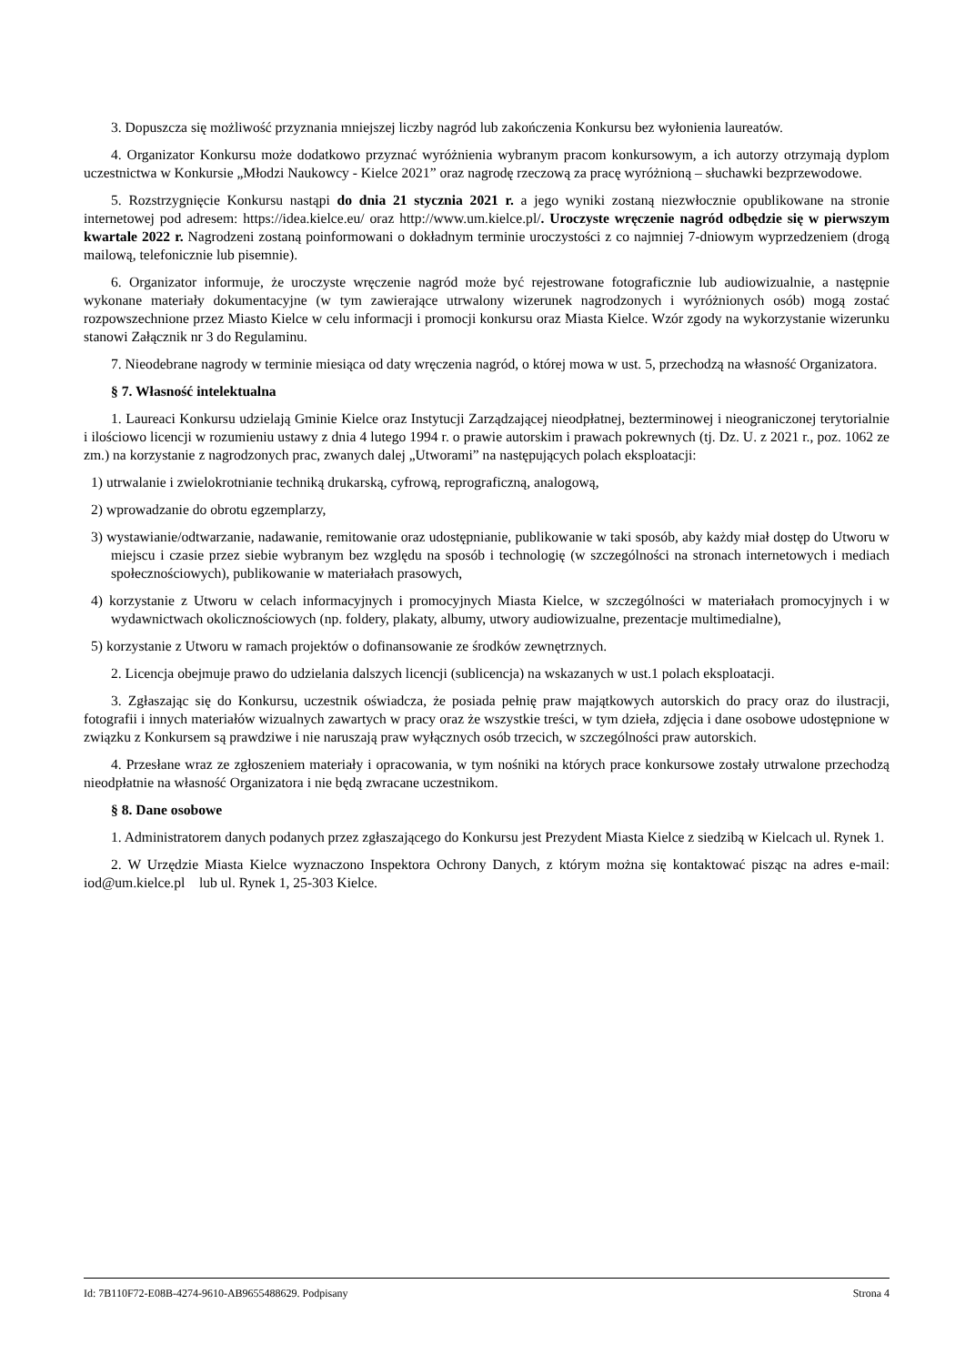3. Dopuszcza się możliwość przyznania mniejszej liczby nagród lub zakończenia Konkursu bez wyłonienia laureatów.
4. Organizator Konkursu może dodatkowo przyznać wyróżnienia wybranym pracom konkursowym, a ich autorzy otrzymają dyplom uczestnictwa w Konkursie „Młodzi Naukowcy - Kielce 2021” oraz nagrodę rzeczową za pracę wyróżnioną – słuchawki bezprzewodowe.
5. Rozstrzygnięcie Konkursu nastąpi do dnia 21 stycznia 2021 r. a jego wyniki zostaną niezwłocznie opublikowane na stronie internetowej pod adresem: https://idea.kielce.eu/ oraz http://www.um.kielce.pl/. Uroczyste wręczenie nagród odbędzie się w pierwszym kwartale 2022 r. Nagrodzeni zostaną poinformowani o dokładnym terminie uroczystości z co najmniej 7-dniowym wyprzedzeniem (drogą mailową, telefonicznie lub pisemnie).
6. Organizator informuje, że uroczyste wręczenie nagród może być rejestrowane fotograficznie lub audiowizualnie, a następnie wykonane materiały dokumentacyjne (w tym zawierające utrwalony wizerunek nagrodzonych i wyróżnionych osób) mogą zostać rozpowszechnione przez Miasto Kielce w celu informacji i promocji konkursu oraz Miasta Kielce. Wzór zgody na wykorzystanie wizerunku stanowi Załącznik nr 3 do Regulaminu.
7. Nieodebrane nagrody w terminie miesiąca od daty wręczenia nagród, o której mowa w ust. 5, przechodzą na własność Organizatora.
§ 7. Własność intelektualna
1. Laureaci Konkursu udzielają Gminie Kielce oraz Instytucji Zarządzającej nieodpłatnej, bezterminowej i nieograniczonej terytorialnie i ilościowo licencji w rozumieniu ustawy z dnia 4 lutego 1994 r. o prawie autorskim i prawach pokrewnych (tj. Dz. U. z 2021 r., poz. 1062 ze zm.) na korzystanie z nagrodzonych prac, zwanych dalej „Utworami” na następujących polach eksploatacji:
1) utrwalanie i zwielokrotnianie techniką drukarską, cyfrową, reprograficzną, analogową,
2) wprowadzanie do obrotu egzemplarzy,
3) wystawianie/odtwarzanie, nadawanie, remitowanie oraz udostępnianie, publikowanie w taki sposób, aby każdy miał dostęp do Utworu w miejscu i czasie przez siebie wybranym bez względu na sposób i technologię (w szczególności na stronach internetowych i mediach społecznościowych), publikowanie w materiałach prasowych,
4) korzystanie z Utworu w celach informacyjnych i promocyjnych Miasta Kielce, w szczególności w materiałach promocyjnych i w wydawnictwach okolicznościowych (np. foldery, plakaty, albumy, utwory audiowizualne, prezentacje multimedialne),
5) korzystanie z Utworu w ramach projektów o dofinansowanie ze środków zewnętrznych.
2. Licencja obejmuje prawo do udzielania dalszych licencji (sublicencja) na wskazanych w ust.1 polach eksploatacji.
3. Zgłaszając się do Konkursu, uczestnik oświadcza, że posiada pełnię praw majątkowych autorskich do pracy oraz do ilustracji, fotografii i innych materiałów wizualnych zawartych w pracy oraz że wszystkie treści, w tym dzieła, zdjęcia i dane osobowe udostępnione w związku z Konkursem są prawdziwe i nie naruszają praw wyłącznych osób trzecich, w szczególności praw autorskich.
4. Przesłane wraz ze zgłoszeniem materiały i opracowania, w tym nośniki na których prace konkursowe zostały utrwalone przechodzą nieodpłatnie na własność Organizatora i nie będą zwracane uczestnikom.
§ 8. Dane osobowe
1. Administratorem danych podanych przez zgłaszającego do Konkursu jest Prezydent Miasta Kielce z siedzibą w Kielcach ul. Rynek 1.
2. W Urzędzie Miasta Kielce wyznaczono Inspektora Ochrony Danych, z którym można się kontaktować pisząc na adres e-mail: iod@um.kielce.pl lub ul. Rynek 1, 25-303 Kielce.
Id: 7B110F72-E08B-4274-9610-AB9655488629. Podpisany Strona 4